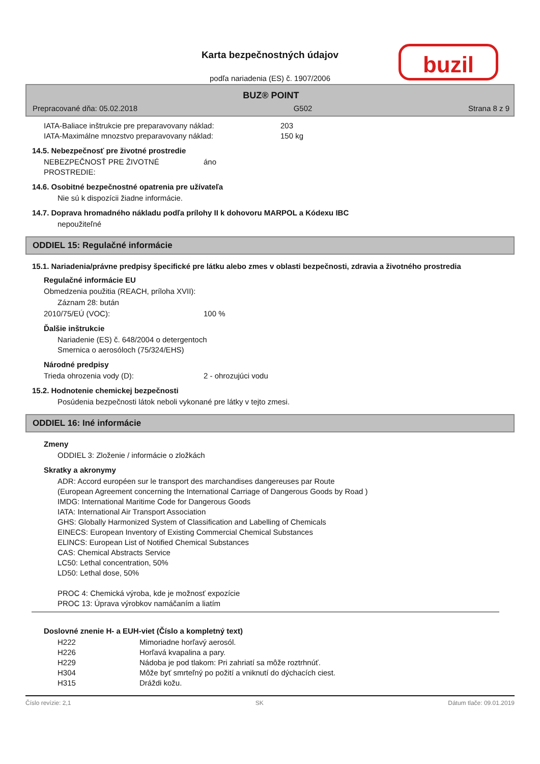Karta bezpečnostných údajov
podľa nariadenia (ES) č. 1907/2006
buzil
BUZ® POINT
Prepracované dňa: 05.02.2018 G502 Strana 8 z 9
| IATA-Baliace inštrukcie pre preparavovany náklad: | 203 |
| IATA-Maximálne mnozstvo preparavovany náklad: | 150 kg |
14.5. Nebezpečnosť pre životné prostredie
| NEBEZPEČNOSŤ PRE ŽIVOTNÉ PROSTREDIE: | áno |
14.6. Osobitné bezpečnostné opatrenia pre užívateľa
Nie sú k dispozícii žiadne informácie.
14.7. Doprava hromadného nákladu podľa prílohy II k dohovoru MARPOL a Kódexu IBC
nepoužiteľné
ODDIEL 15: Regulačné informácie
15.1. Nariadenia/právne predpisy špecifické pre látku alebo zmes v oblasti bezpečnosti, zdravia a životného prostredia
Regulačné informácie EU
Obmedzenia použitia (REACH, príloha XVII):
Záznam 28: bután
| 2010/75/EÚ (VOC): | 100 % |
Ďalšie inštrukcie
Nariadenie (ES) č. 648/2004 o detergentoch
Smernica o aerosóloch (75/324/EHS)
Národné predpisy
| Trieda ohrozenia vody (D): | 2 - ohrozujúci vodu |
15.2. Hodnotenie chemickej bezpečnosti
Posúdenia bezpečnosti látok neboli vykonané pre látky v tejto zmesi.
ODDIEL 16: Iné informácie
Zmeny
ODDIEL 3: Zloženie / informácie o zložkách
Skratky a akronymy
ADR: Accord européen sur le transport des marchandises dangereuses par Route
(European Agreement concerning the International Carriage of Dangerous Goods by Road )
IMDG: International Maritime Code for Dangerous Goods
IATA: International Air Transport Association
GHS: Globally Harmonized System of Classification and Labelling of Chemicals
EINECS: European Inventory of Existing Commercial Chemical Substances
ELINCS: European List of Notified Chemical Substances
CAS: Chemical Abstracts Service
LC50: Lethal concentration, 50%
LD50: Lethal dose, 50%
PROC 4: Chemická výroba, kde je možnosť expozície
PROC 13: Úprava výrobkov namáčaním a liatím
Doslovné znenie H- a EUH-viet (Číslo a kompletný text)
| H222 | Mimoriadne horľavý aerosól. |
| H226 | Horľavá kvapalina a pary. |
| H229 | Nádoba je pod tlakom: Pri zahriatí sa môže roztrhnúť. |
| H304 | Môže byť smrteľný po požití a vniknutí do dýchacích ciest. |
| H315 | Dráždi kožu. |
Číslo revízie: 2,1 SK Dátum tlače: 09.01.2019